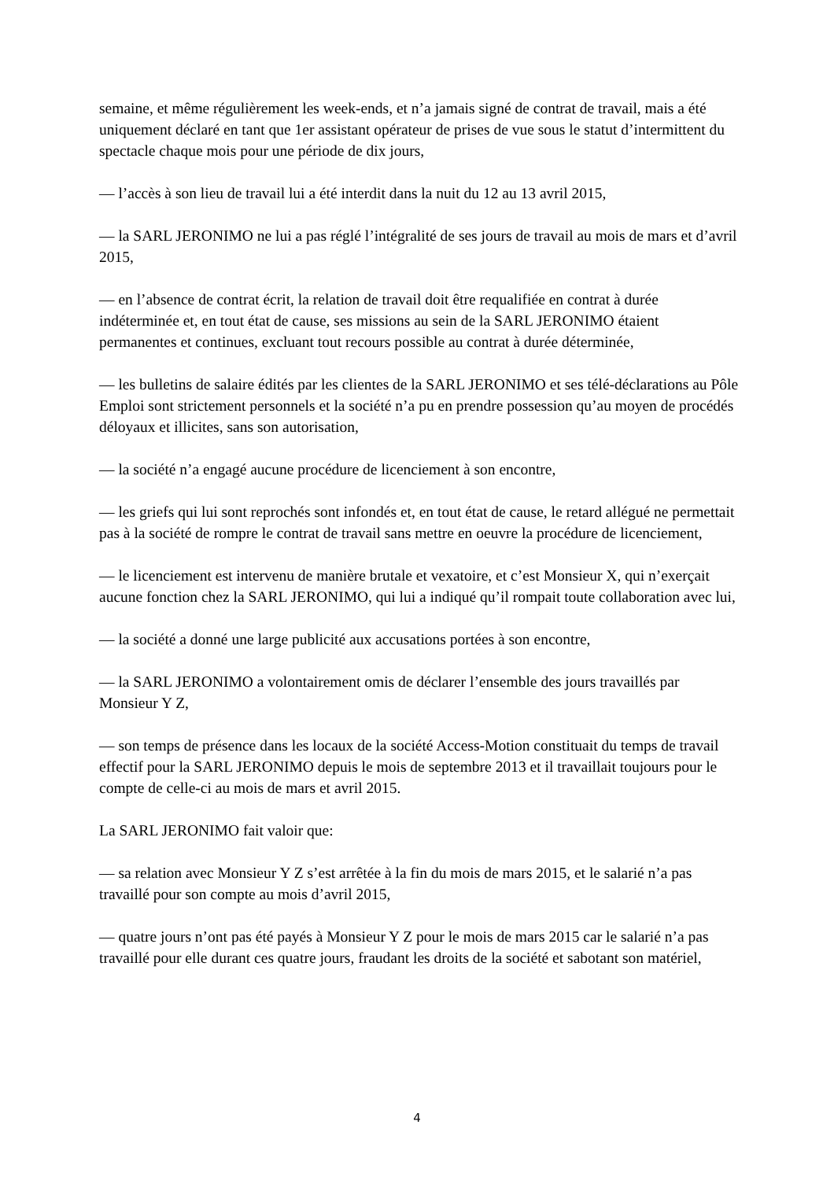semaine, et même régulièrement les week-ends, et n’a jamais signé de contrat de travail, mais a été uniquement déclaré en tant que 1er assistant opérateur de prises de vue sous le statut d’intermittent du spectacle chaque mois pour une période de dix jours,
— l’accès à son lieu de travail lui a été interdit dans la nuit du 12 au 13 avril 2015,
— la SARL JERONIMO ne lui a pas réglé l’intégralité de ses jours de travail au mois de mars et d’avril 2015,
— en l’absence de contrat écrit, la relation de travail doit être requalifiée en contrat à durée indéterminée et, en tout état de cause, ses missions au sein de la SARL JERONIMO étaient permanentes et continues, excluant tout recours possible au contrat à durée déterminée,
— les bulletins de salaire édités par les clientes de la SARL JERONIMO et ses télé-déclarations au Pôle Emploi sont strictement personnels et la société n’a pu en prendre possession qu’au moyen de procédés déloyaux et illicites, sans son autorisation,
— la société n’a engagé aucune procédure de licenciement à son encontre,
— les griefs qui lui sont reprochés sont infondés et, en tout état de cause, le retard allégué ne permettait pas à la société de rompre le contrat de travail sans mettre en oeuvre la procédure de licenciement,
— le licenciement est intervenu de manière brutale et vexatoire, et c’est Monsieur X, qui n’exerçait aucune fonction chez la SARL JERONIMO, qui lui a indiqué qu’il rompait toute collaboration avec lui,
— la société a donné une large publicité aux accusations portées à son encontre,
— la SARL JERONIMO a volontairement omis de déclarer l’ensemble des jours travaillés par Monsieur Y Z,
— son temps de présence dans les locaux de la société Access-Motion constituait du temps de travail effectif pour la SARL JERONIMO depuis le mois de septembre 2013 et il travaillait toujours pour le compte de celle-ci au mois de mars et avril 2015.
La SARL JERONIMO fait valoir que:
— sa relation avec Monsieur Y Z s’est arrêtée à la fin du mois de mars 2015, et le salarié n’a pas travaillé pour son compte au mois d’avril 2015,
— quatre jours n’ont pas été payés à Monsieur Y Z pour le mois de mars 2015 car le salarié n’a pas travaillé pour elle durant ces quatre jours, fraudant les droits de la société et sabotant son matériel,
4